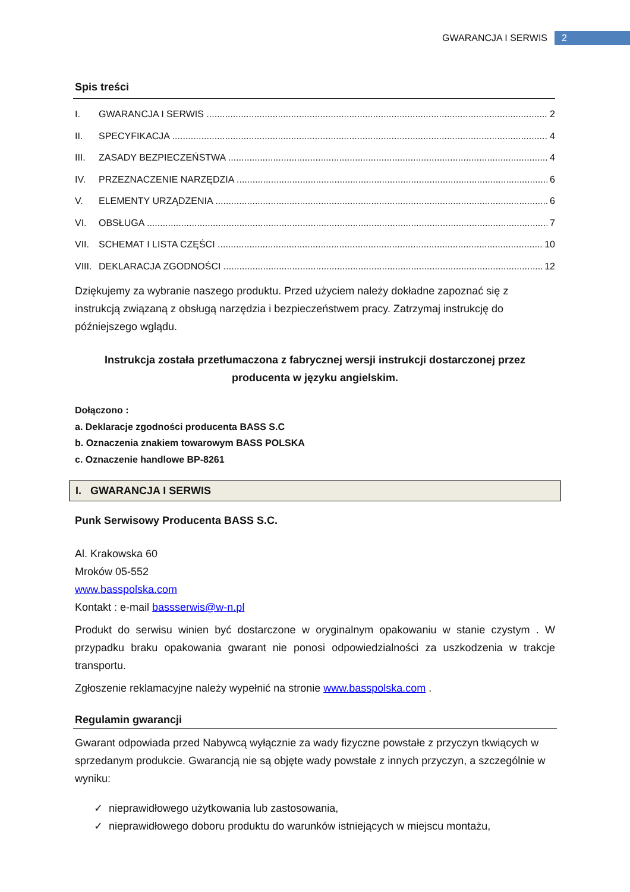GWARANCJA I SERWIS 2
Spis treści
I. GWARANCJA I SERWIS 2
II. SPECYFIKACJA 4
III. ZASADY BEZPIECZEŃSTWA 4
IV. PRZEZNACZENIE NARZĘDZIA 6
V. ELEMENTY URZĄDZENIA 6
VI. OBSŁUGA 7
VII. SCHEMAT I LISTA CZĘŚCI 10
VIII. DEKLARACJA ZGODNOŚCI 12
Dziękujemy za wybranie naszego produktu. Przed użyciem należy dokładne zapoznać się z instrukcją związaną z obsługą narzędzia i bezpieczeństwem pracy. Zatrzymaj instrukcję do późniejszego wglądu.
Instrukcja została przetłumaczona z fabrycznej wersji instrukcji dostarczonej przez producenta w języku angielskim.
Dołączono :
a. Deklaracje zgodności producenta BASS S.C
b. Oznaczenia znakiem towarowym BASS POLSKA
c. Oznaczenie handlowe BP-8261
I. GWARANCJA I SERWIS
Punk Serwisowy Producenta BASS S.C.
Al. Krakowska 60
Mroków 05-552
www.basspolska.com
Kontakt : e-mail bassserwis@w-n.pl
Produkt do serwisu winien być dostarczone w oryginalnym opakowaniu w stanie czystym . W przypadku braku opakowania gwarant nie ponosi odpowiedzialności za uszkodzenia w trakcje transportu.
Zgłoszenie reklamacyjne należy wypełnić na stronie www.basspolska.com .
Regulamin gwarancji
Gwarant odpowiada przed Nabywcą wyłącznie za wady fizyczne powstałe z przyczyn tkwiących w sprzedanym produkcie. Gwarancją nie są objęte wady powstałe z innych przyczyn, a szczególnie w wyniku:
✓ nieprawidłowego użytkowania lub zastosowania,
✓ nieprawidłowego doboru produktu do warunków istniejących w miejscu montażu,